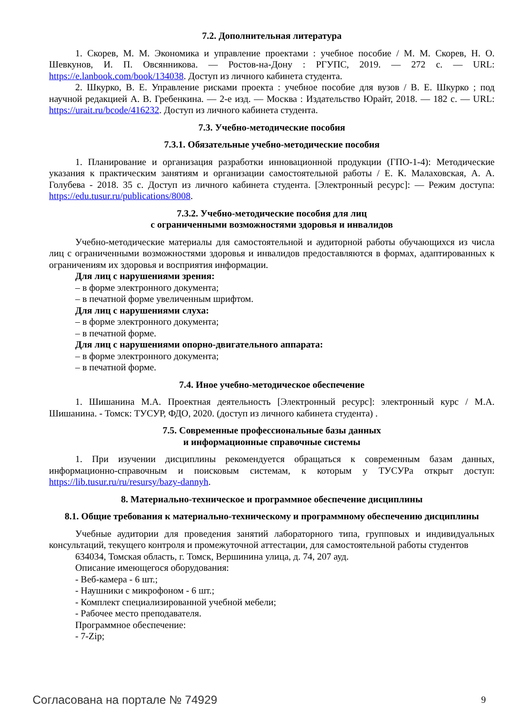7.2. Дополнительная литература
1. Скорев, М. М. Экономика и управление проектами : учебное пособие / М. М. Скорев, Н. О. Шевкунов, И. П. Овсянникова. — Ростов-на-Дону : РГУПС, 2019. — 272 с. — URL: https://e.lanbook.com/book/134038. Доступ из личного кабинета студента.
2. Шкурко, В. Е. Управление рисками проекта : учебное пособие для вузов / В. Е. Шкурко ; под научной редакцией А. В. Гребенкина. — 2-е изд. — Москва : Издательство Юрайт, 2018. — 182 с. — URL: https://urait.ru/bcode/416232. Доступ из личного кабинета студента.
7.3. Учебно-методические пособия
7.3.1. Обязательные учебно-методические пособия
1. Планирование и организация разработки инновационной продукции (ГПО-1-4): Методические указания к практическим занятиям и организации самостоятельной работы / Е. К. Малаховская, А. А. Голубева - 2018. 35 с. Доступ из личного кабинета студента. [Электронный ресурс]: — Режим доступа: https://edu.tusur.ru/publications/8008.
7.3.2. Учебно-методические пособия для лиц
с ограниченными возможностями здоровья и инвалидов
Учебно-методические материалы для самостоятельной и аудиторной работы обучающихся из числа лиц с ограниченными возможностями здоровья и инвалидов предоставляются в формах, адаптированных к ограничениям их здоровья и восприятия информации.
Для лиц с нарушениями зрения:
– в форме электронного документа;
– в печатной форме увеличенным шрифтом.
Для лиц с нарушениями слуха:
– в форме электронного документа;
– в печатной форме.
Для лиц с нарушениями опорно-двигательного аппарата:
– в форме электронного документа;
– в печатной форме.
7.4. Иное учебно-методическое обеспечение
1. Шишанина М.А. Проектная деятельность [Электронный ресурс]: электронный курс / М.А. Шишанина. - Томск: ТУСУР, ФДО, 2020. (доступ из личного кабинета студента) .
7.5. Современные профессиональные базы данных
и информационные справочные системы
1. При изучении дисциплины рекомендуется обращаться к современным базам данных, информационно-справочным и поисковым системам, к которым у ТУСУРа открыт доступ: https://lib.tusur.ru/ru/resursy/bazy-dannyh.
8. Материально-техническое и программное обеспечение дисциплины
8.1. Общие требования к материально-техническому и программному обеспечению дисциплины
Учебные аудитории для проведения занятий лабораторного типа, групповых и индивидуальных консультаций, текущего контроля и промежуточной аттестации, для самостоятельной работы студентов
634034, Томская область, г. Томск, Вершинина улица, д. 74, 207 ауд.
Описание имеющегося оборудования:
- Веб-камера - 6 шт.;
- Наушники с микрофоном - 6 шт.;
- Комплект специализированной учебной мебели;
- Рабочее место преподавателя.
Программное обеспечение:
- 7-Zip;
Согласована на портале № 74929 9